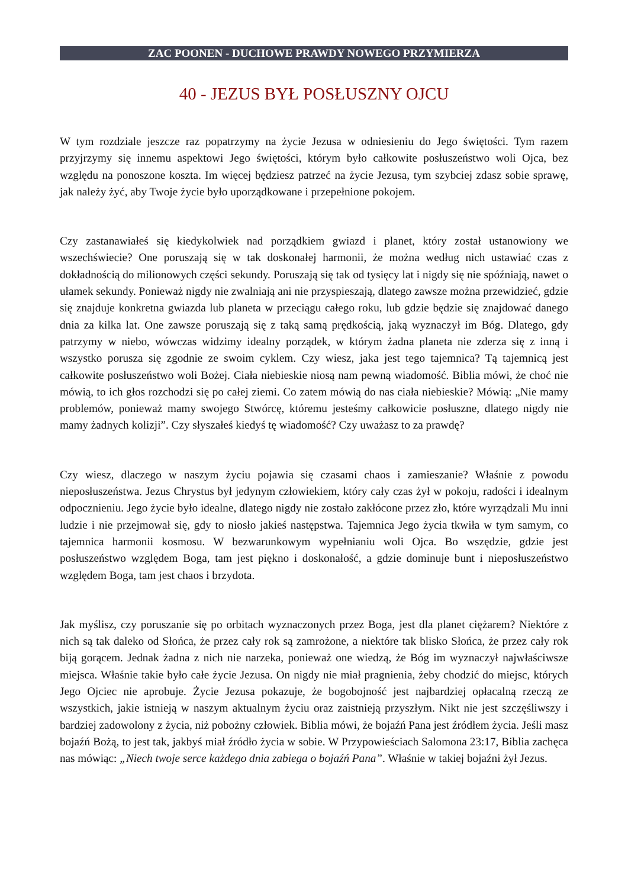ZAC POONEN - DUCHOWE PRAWDY NOWEGO PRZYMIERZA
40 - JEZUS BYŁ POSŁUSZNY OJCU
W tym rozdziale jeszcze raz popatrzymy na życie Jezusa w odniesieniu do Jego świętości. Tym razem przyjrzymy się innemu aspektowi Jego świętości, którym było całkowite posłuszeństwo woli Ojca, bez względu na ponoszone koszta. Im więcej będziesz patrzeć na życie Jezusa, tym szybciej zdasz sobie sprawę, jak należy żyć, aby Twoje życie było uporządkowane i przepełnione pokojem.
Czy zastanawiałeś się kiedykolwiek nad porządkiem gwiazd i planet, który został ustanowiony we wszechświecie? One poruszają się w tak doskonałej harmonii, że można według nich ustawiać czas z dokładnością do milionowych części sekundy. Poruszają się tak od tysięcy lat i nigdy się nie spóźniają, nawet o ułamek sekundy. Ponieważ nigdy nie zwalniają ani nie przyspieszają, dlatego zawsze można przewidzieć, gdzie się znajduje konkretna gwiazda lub planeta w przeciągu całego roku, lub gdzie będzie się znajdować danego dnia za kilka lat. One zawsze poruszają się z taką samą prędkością, jaką wyznaczył im Bóg. Dlatego, gdy patrzymy w niebo, wówczas widzimy idealny porządek, w którym żadna planeta nie zderza się z inną i wszystko porusza się zgodnie ze swoim cyklem. Czy wiesz, jaka jest tego tajemnica? Tą tajemnicą jest całkowite posłuszeństwo woli Bożej. Ciała niebieskie niosą nam pewną wiadomość. Biblia mówi, że choć nie mówią, to ich głos rozchodzi się po całej ziemi. Co zatem mówią do nas ciała niebieskie? Mówią: „Nie mamy problemów, ponieważ mamy swojego Stwórcę, któremu jesteśmy całkowicie posłuszne, dlatego nigdy nie mamy żadnych kolizji”. Czy słyszałeś kiedyś tę wiadomość? Czy uważasz to za prawdę?
Czy wiesz, dlaczego w naszym życiu pojawia się czasami chaos i zamieszanie? Właśnie z powodu nieposłuszeństwa. Jezus Chrystus był jedynym człowiekiem, który cały czas żył w pokoju, radości i idealnym odpocznieniu. Jego życie było idealne, dlatego nigdy nie zostało zakłócone przez zło, które wyrządzali Mu inni ludzie i nie przejmował się, gdy to niosło jakieś następstwa. Tajemnica Jego życia tkwiła w tym samym, co tajemnica harmonii kosmosu. W bezwarunkowym wypełnianiu woli Ojca. Bo wszędzie, gdzie jest posłuszeństwo względem Boga, tam jest piękno i doskonałość, a gdzie dominuje bunt i nieposłuszeństwo względem Boga, tam jest chaos i brzydota.
Jak myślisz, czy poruszanie się po orbitach wyznaczonych przez Boga, jest dla planet ciężarem? Niektóre z nich są tak daleko od Słońca, że przez cały rok są zamrożone, a niektóre tak blisko Słońca, że przez cały rok biją gorącem. Jednak żadna z nich nie narzeka, ponieważ one wiedzą, że Bóg im wyznaczył najwłaściwsze miejsca. Właśnie takie było całe życie Jezusa. On nigdy nie miał pragnienia, żeby chodzić do miejsc, których Jego Ojciec nie aprobuje. Życie Jezusa pokazuje, że bogobojność jest najbardziej opłacalną rzeczą ze wszystkich, jakie istnieją w naszym aktualnym życiu oraz zaistnieją przyszłym. Nikt nie jest szczęśliwszy i bardziej zadowolony z życia, niż pobożny człowiek. Biblia mówi, że bojaźń Pana jest źródłem życia. Jeśli masz bojaźń Bożą, to jest tak, jakbyś miał źródło życia w sobie. W Przypowieściach Salomona 23:17, Biblia zachęca nas mówiąc: „Niech twoje serce każdego dnia zabiega o bojaźń Pana”. Właśnie w takiej bojaźni żył Jezus.